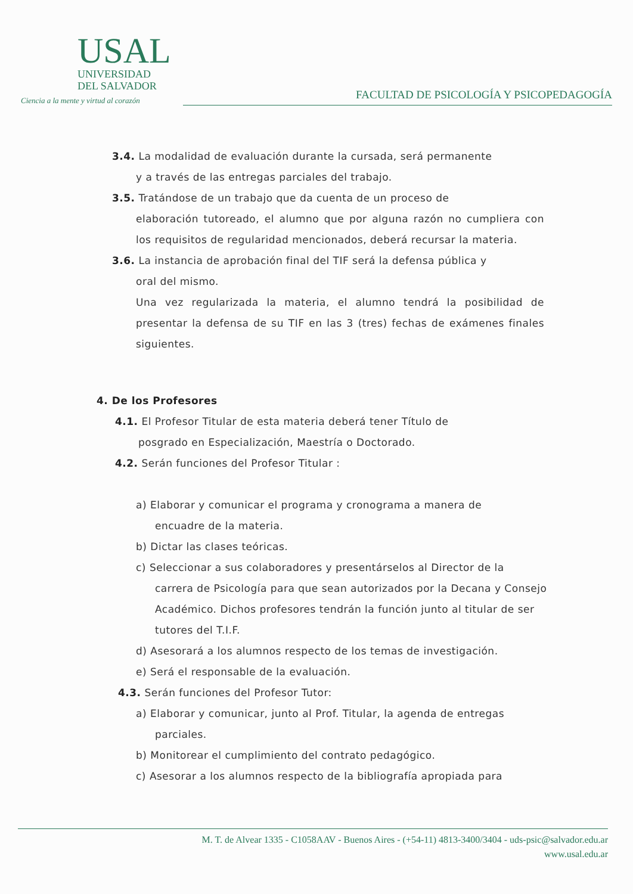USAL
UNIVERSIDAD
DEL SALVADOR
Ciencia a la mente y virtud al corazón
FACULTAD DE PSICOLOGÍA Y PSICOPEDAGOGÍA
3.4. La modalidad de evaluación durante la cursada, será permanente
y a través de las entregas parciales del trabajo.
3.5. Tratándose de un trabajo que da cuenta de un proceso de
elaboración tutoreado, el alumno que por alguna razón no cumpliera con los requisitos de regularidad mencionados, deberá recursar la materia.
3.6. La instancia de aprobación final del TIF será la defensa pública y
oral del mismo.
Una vez regularizada la materia, el alumno tendrá la posibilidad de presentar la defensa de su TIF en las 3 (tres) fechas de exámenes finales siguientes.
4. De los Profesores
4.1. El Profesor Titular de esta materia deberá tener Título de
posgrado en Especialización, Maestría o Doctorado.
4.2. Serán funciones del Profesor Titular :
a) Elaborar y comunicar el programa y cronograma a manera de
encuadre de la materia.
b) Dictar las clases teóricas.
c) Seleccionar a sus colaboradores y presentárselos al Director de la
carrera de Psicología para que sean autorizados por la Decana y Consejo Académico. Dichos profesores tendrán la función junto al titular de ser tutores del T.I.F.
d) Asesorará a los alumnos respecto de los temas de investigación.
e) Será el responsable de la evaluación.
4.3. Serán funciones del Profesor Tutor:
a) Elaborar y comunicar, junto al Prof. Titular, la agenda de entregas
parciales.
b) Monitorear el cumplimiento del contrato pedagógico.
c) Asesorar a los alumnos respecto de la bibliografía apropiada para
M. T. de Alvear 1335 - C1058AAV - Buenos Aires - (+54-11) 4813-3400/3404 - uds-psic@salvador.edu.ar
www.usal.edu.ar